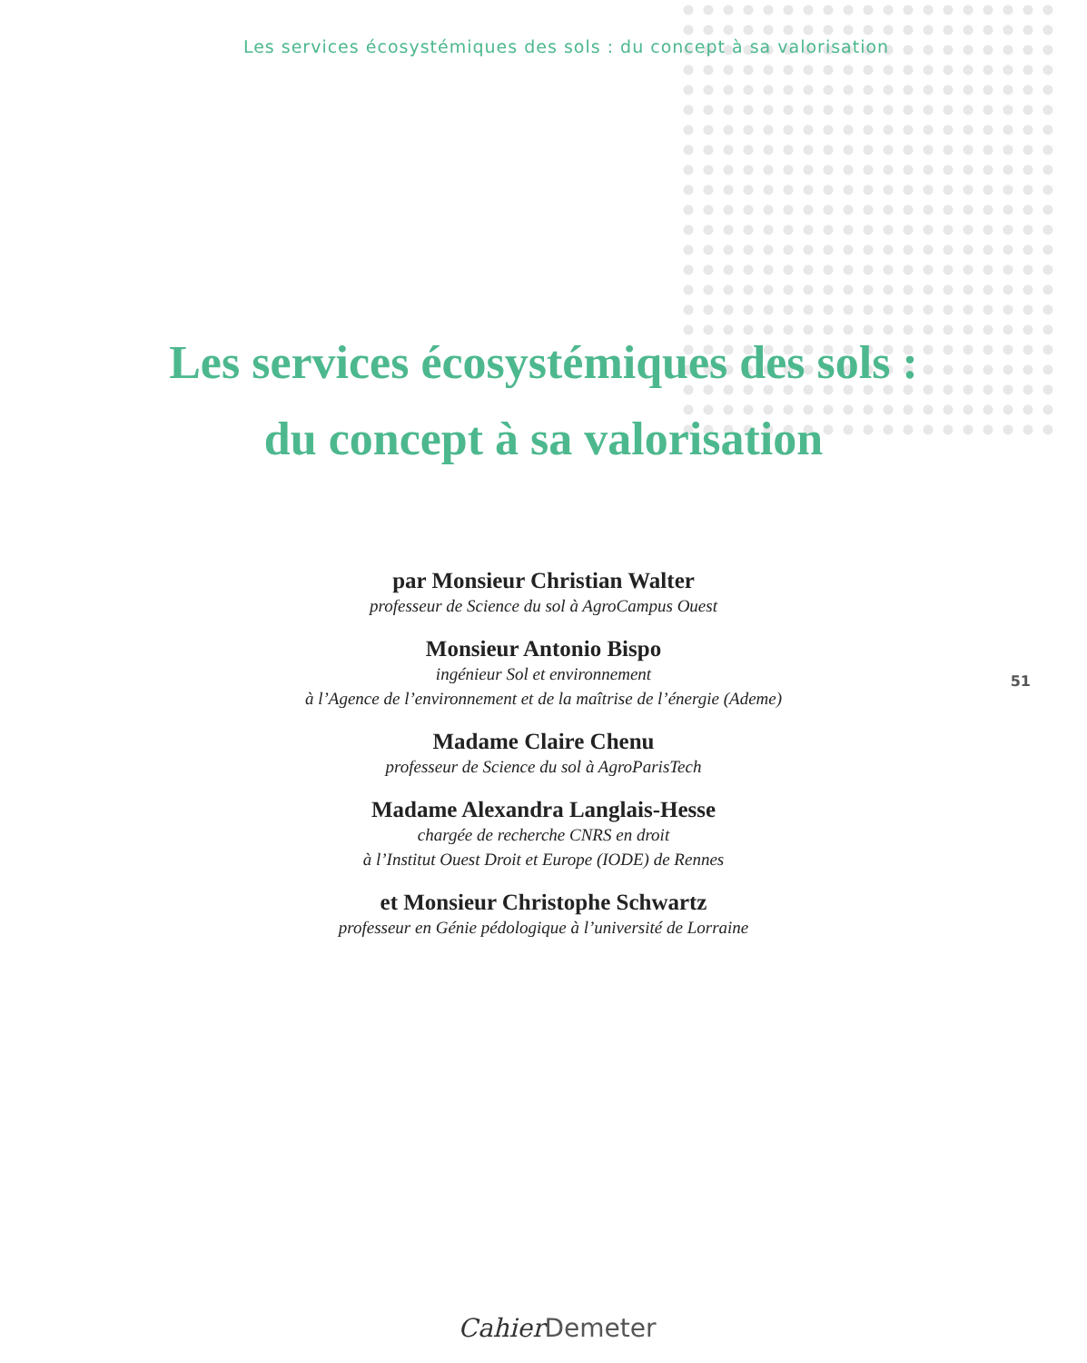Les services écosystémiques des sols : du concept à sa valorisation
Les services écosystémiques des sols :
du concept à sa valorisation
par Monsieur Christian Walter
professeur de Science du sol à AgroCampus Ouest
Monsieur Antonio Bispo
ingénieur Sol et environnement
à l’Agence de l’environnement et de la maîtrise de l’énergie (Ademe)
Madame Claire Chenu
professeur de Science du sol à AgroParisTech
Madame Alexandra Langlais-Hesse
chargée de recherche CNRS en droit
à l’Institut Ouest Droit et Europe (IODE) de Rennes
et Monsieur Christophe Schwartz
professeur en Génie pédologique à l’université de Lorraine
51
Cahier Demeter